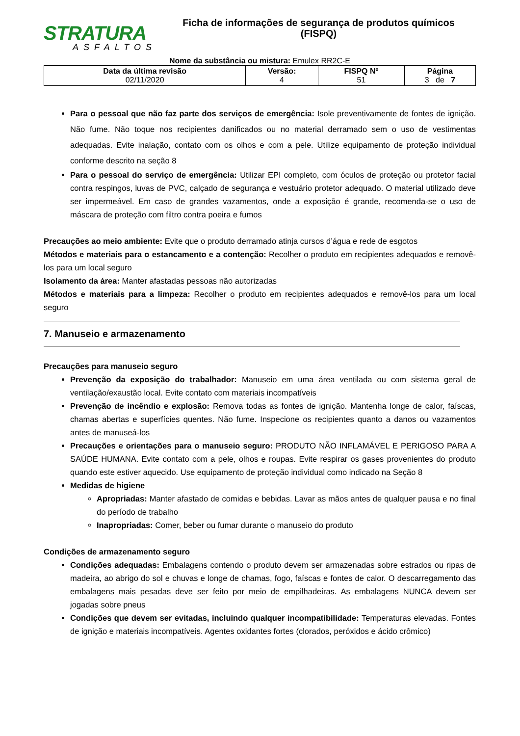STRATURA
ASFALTOS
Ficha de informações de segurança de produtos químicos
(FISPQ)
Nome da substância ou mistura: Emulex RR2C-E
| Data da última revisão 02/11/2020 | Versão: 4 | FISPQ Nº 51 | Página 3 de 7 |
Para o pessoal que não faz parte dos serviços de emergência: Isole preventivamente de fontes de ignição. Não fume. Não toque nos recipientes danificados ou no material derramado sem o uso de vestimentas adequadas. Evite inalação, contato com os olhos e com a pele. Utilize equipamento de proteção individual conforme descrito na seção 8
Para o pessoal do serviço de emergência: Utilizar EPI completo, com óculos de proteção ou protetor facial contra respingos, luvas de PVC, calçado de segurança e vestuário protetor adequado. O material utilizado deve ser impermeável. Em caso de grandes vazamentos, onde a exposição é grande, recomenda-se o uso de máscara de proteção com filtro contra poeira e fumos
Precauções ao meio ambiente: Evite que o produto derramado atinja cursos d’água e rede de esgotos
Métodos e materiais para o estancamento e a contenção: Recolher o produto em recipientes adequados e removê-los para um local seguro
Isolamento da área: Manter afastadas pessoas não autorizadas
Métodos e materiais para a limpeza: Recolher o produto em recipientes adequados e removê-los para um local seguro
7. Manuseio e armazenamento
Precauções para manuseio seguro
Prevenção da exposição do trabalhador: Manuseio em uma área ventilada ou com sistema geral de ventilação/exaustão local. Evite contato com materiais incompatíveis
Prevenção de incêndio e explosão: Remova todas as fontes de ignição. Mantenha longe de calor, faíscas, chamas abertas e superfícies quentes. Não fume. Inspecione os recipientes quanto a danos ou vazamentos antes de manuseá-los
Precauções e orientações para o manuseio seguro: PRODUTO NÃO INFLAMÁVEL E PERIGOSO PARA A SAÚDE HUMANA. Evite contato com a pele, olhos e roupas. Evite respirar os gases provenientes do produto quando este estiver aquecido. Use equipamento de proteção individual como indicado na Seção 8
Medidas de higiene
Apropriadas: Manter afastado de comidas e bebidas. Lavar as mãos antes de qualquer pausa e no final do período de trabalho
Inapropriadas: Comer, beber ou fumar durante o manuseio do produto
Condições de armazenamento seguro
Condições adequadas: Embalagens contendo o produto devem ser armazenadas sobre estrados ou ripas de madeira, ao abrigo do sol e chuvas e longe de chamas, fogo, faíscas e fontes de calor. O descarregamento das embalagens mais pesadas deve ser feito por meio de empilhadeiras. As embalagens NUNCA devem ser jogadas sobre pneus
Condições que devem ser evitadas, incluindo qualquer incompatibilidade: Temperaturas elevadas. Fontes de ignição e materiais incompatíveis. Agentes oxidantes fortes (clorados, peróxidos e ácido crômico)